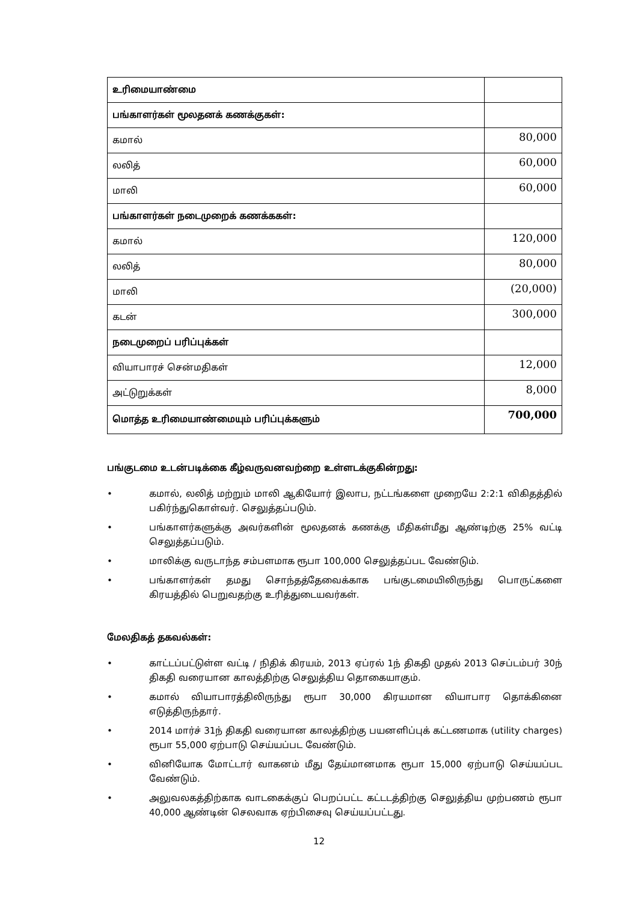| உரிமையாண்மை | |
| பங்காளர்கள் மூலதனக் கணக்குகள்: | |
| கமால் | 80,000 |
| லலித் | 60,000 |
| மாலி | 60,000 |
| பங்காளர்கள் நடைமுறைக் கணக்ககள்: | |
| கமால் | 120,000 |
| லலித் | 80,000 |
| மாலி | (20,000) |
| கடன் | 300,000 |
| நடைமுறைப் பரிப்புக்கள் | |
| வியாபாரச் சென்மதிகள் | 12,000 |
| அட்டுறுக்கள் | 8,000 |
| மொத்த உரிமையாண்மையும் பரிப்புக்களும் | 700,000 |
பங்குடமை உடன்படிக்கை கீழ்வருவனவற்றை உள்ளடக்குகின்றது:
• கமால், லலித் மற்றும் மாலி ஆகியோர் இலாப, நட்டங்களை முறையே 2:2:1 விகிதத்தில் பகிர்ந்துகொள்வர். செலுத்தப்படும்.
• பங்காளர்களுக்கு அவர்களின் மூலதனக் கணக்கு மீதிகள்மீது ஆண்டிற்கு 25% வட்டி செலுத்தப்படும்.
• மாலிக்கு வருடாந்த சம்பளமாக ரூபா 100,000 செலுத்தப்பட வேண்டும்.
• பங்காளர்கள் தமது சொந்தத்தேவைக்காக பங்குடமையிலிருந்து பொருட்களை கிரயத்தில் பெறுவதற்கு உரித்துடையவர்கள்.
மேலதிகத் தகவல்கள்:
• காட்டப்பட்டுள்ள வட்டி / நிதிக் கிரயம், 2013 ஏப்ரல் 1ந் திகதி முதல் 2013 செப்டம்பர் 30ந் திகதி வரையான காலத்திற்கு செலுத்திய தொகையாகும்.
• கமால் வியாபாரத்திலிருந்து ரூபா 30,000 கிரயமான வியாபார தொக்கினை எடுத்திருந்தார்.
• 2014 மார்ச் 31ந் திகதி வரையான காலத்திற்கு பயனளிப்புக் கட்டணமாக (utility charges) ரூபா 55,000 ஏற்பாடு செய்யப்பட வேண்டும்.
• வினியோக மோட்டார் வாகனம் மீது தேய்மானமாக ரூபா 15,000 ஏற்பாடு செய்யப்பட வேண்டும்.
• அலுவலகத்திற்காக வாடகைக்குப் பெறப்பட்ட கட்டடத்திற்கு செலுத்திய முற்பணம் ரூபா 40,000 ஆண்டின் செலவாக ஏற்பிசைவு செய்யப்பட்டது.
12